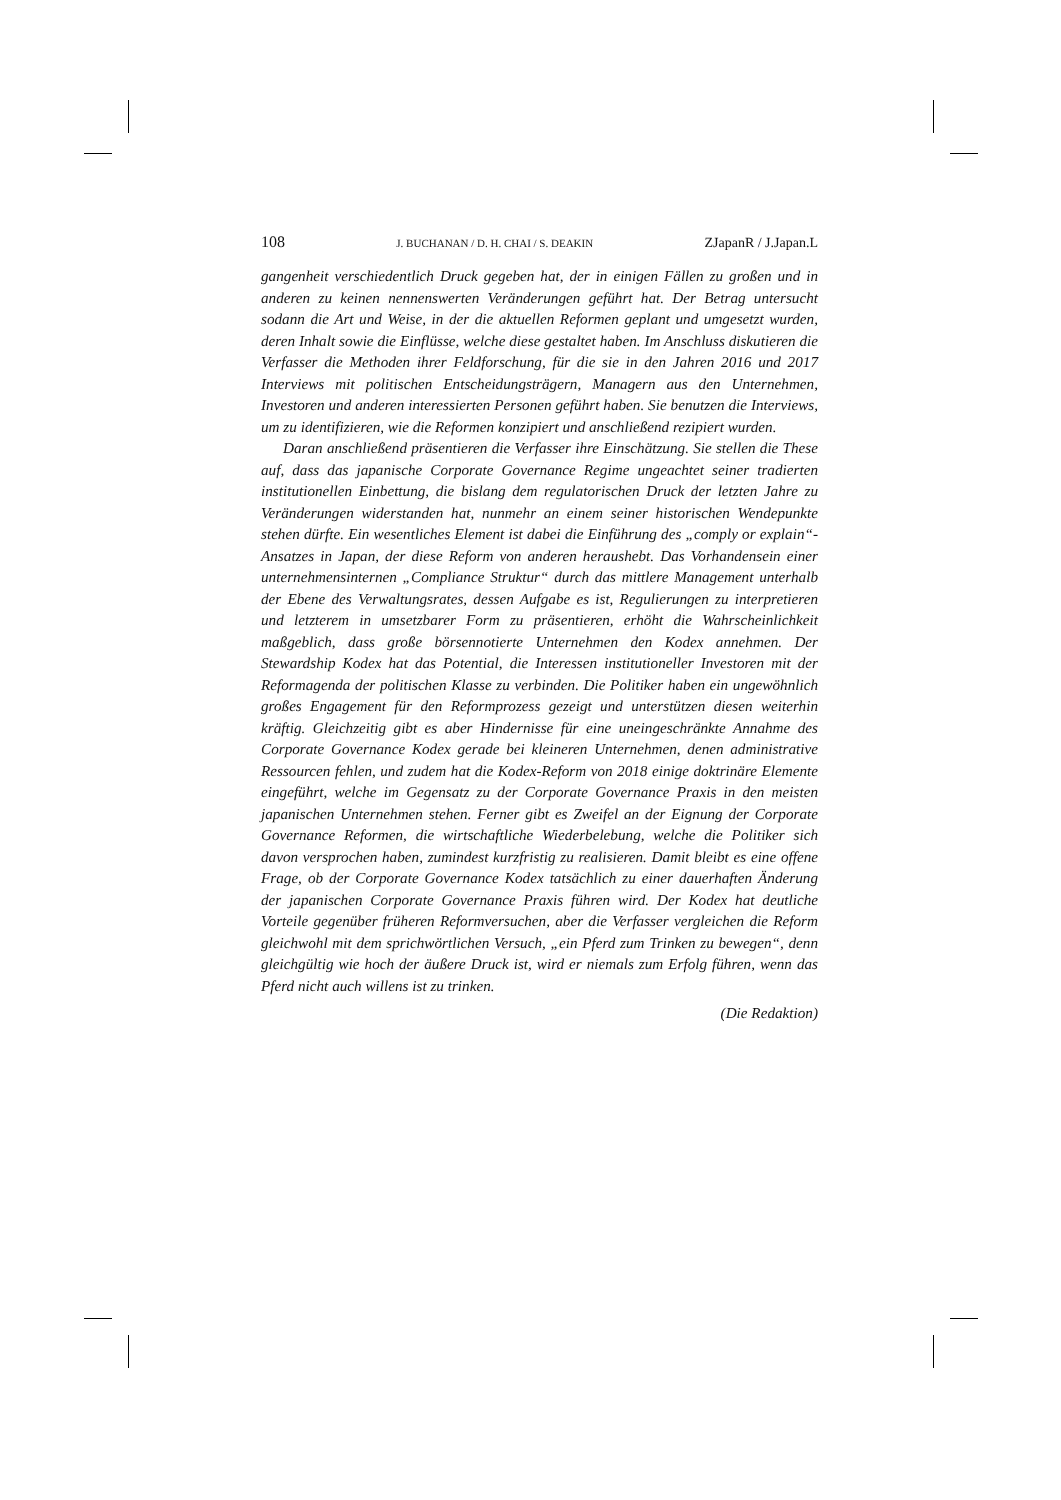108 J. BUCHANAN / D. H. CHAI / S. DEAKIN ZJapanR / J.Japan.L
gangenheit verschiedentlich Druck gegeben hat, der in einigen Fällen zu großen und in anderen zu keinen nennenswerten Veränderungen geführt hat. Der Betrag untersucht sodann die Art und Weise, in der die aktuellen Reformen geplant und umgesetzt wurden, deren Inhalt sowie die Einflüsse, welche diese gestaltet haben. Im Anschluss diskutieren die Verfasser die Methoden ihrer Feldforschung, für die sie in den Jahren 2016 und 2017 Interviews mit politischen Entscheidungsträgern, Managern aus den Unternehmen, Investoren und anderen interessierten Personen geführt haben. Sie benutzen die Interviews, um zu identifizieren, wie die Reformen konzipiert und anschließend rezipiert wurden.
Daran anschließend präsentieren die Verfasser ihre Einschätzung. Sie stellen die These auf, dass das japanische Corporate Governance Regime ungeachtet seiner tradierten institutionellen Einbettung, die bislang dem regulatorischen Druck der letzten Jahre zu Veränderungen widerstanden hat, nunmehr an einem seiner historischen Wendepunkte stehen dürfte. Ein wesentliches Element ist dabei die Einführung des „comply or explain“-Ansatzes in Japan, der diese Reform von anderen heraushebt. Das Vorhandensein einer unternehmensinternen „Compliance Struktur“ durch das mittlere Management unterhalb der Ebene des Verwaltungsrates, dessen Aufgabe es ist, Regulierungen zu interpretieren und letzterem in umsetzbarer Form zu präsentieren, erhöht die Wahrscheinlichkeit maßgeblich, dass große börsennotierte Unternehmen den Kodex annehmen. Der Stewardship Kodex hat das Potential, die Interessen institutioneller Investoren mit der Reformagenda der politischen Klasse zu verbinden. Die Politiker haben ein ungewöhnlich großes Engagement für den Reformprozess gezeigt und unterstützen diesen weiterhin kräftig. Gleichzeitig gibt es aber Hindernisse für eine uneingeschränkte Annahme des Corporate Governance Kodex gerade bei kleineren Unternehmen, denen administrative Ressourcen fehlen, und zudem hat die Kodex-Reform von 2018 einige doktrinäre Elemente eingeführt, welche im Gegensatz zu der Corporate Governance Praxis in den meisten japanischen Unternehmen stehen. Ferner gibt es Zweifel an der Eignung der Corporate Governance Reformen, die wirtschaftliche Wiederbelebung, welche die Politiker sich davon versprochen haben, zumindest kurzfristig zu realisieren. Damit bleibt es eine offene Frage, ob der Corporate Governance Kodex tatsächlich zu einer dauerhaften Änderung der japanischen Corporate Governance Praxis führen wird. Der Kodex hat deutliche Vorteile gegenüber früheren Reformversuchen, aber die Verfasser vergleichen die Reform gleichwohl mit dem sprichwörtlichen Versuch, „ein Pferd zum Trinken zu bewegen“, denn gleichgültig wie hoch der äußere Druck ist, wird er niemals zum Erfolg führen, wenn das Pferd nicht auch willens ist zu trinken.
(Die Redaktion)